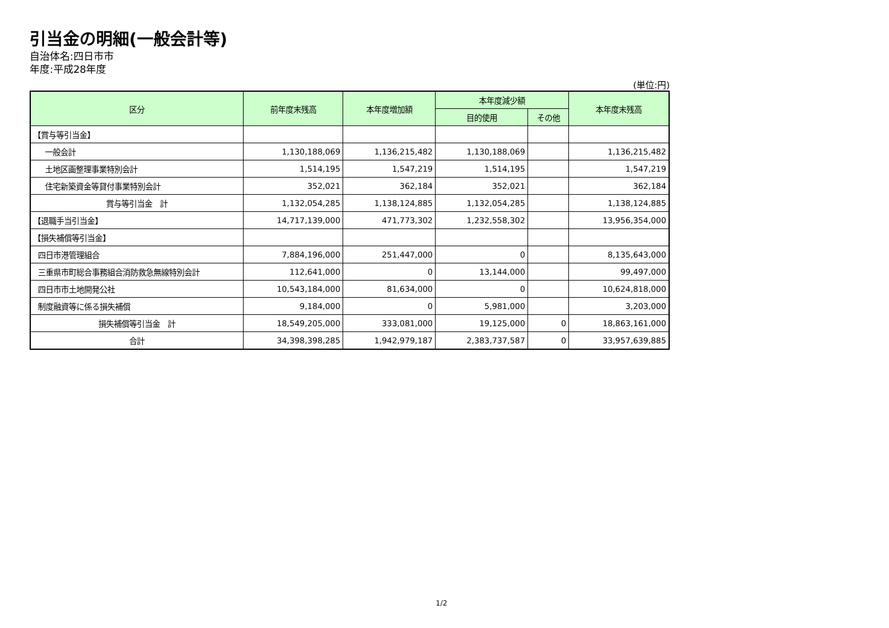引当金の明細(一般会計等)
自治体名:四日市市
年度:平成28年度
(単位:円)
| 区分 | 前年度末残高 | 本年度増加額 | 本年度減少額 | | 本年度末残高 |
| --- | --- | --- | --- | --- | --- |
| | | | 目的使用 | その他 | |
| 【賞与等引当金】 | | | | | |
| 一般会計 | 1,130,188,069 | 1,136,215,482 | 1,130,188,069 | | 1,136,215,482 |
| 土地区画整理事業特別会計 | 1,514,195 | 1,547,219 | 1,514,195 | | 1,547,219 |
| 住宅新築資金等貸付事業特別会計 | 352,021 | 362,184 | 352,021 | | 362,184 |
| 賞与等引当金 計 | 1,132,054,285 | 1,138,124,885 | 1,132,054,285 | | 1,138,124,885 |
| 【退職手当引当金】 | 14,717,139,000 | 471,773,302 | 1,232,558,302 | | 13,956,354,000 |
| 【損失補償等引当金】 | | | | | |
| 四日市港管理組合 | 7,884,196,000 | 251,447,000 | 0 | | 8,135,643,000 |
| 三重県市町総合事務組合消防救急無線特別会計 | 112,641,000 | 0 | 13,144,000 | | 99,497,000 |
| 四日市市土地開発公社 | 10,543,184,000 | 81,634,000 | 0 | | 10,624,818,000 |
| 制度融資等に係る損失補償 | 9,184,000 | 0 | 5,981,000 | | 3,203,000 |
| 損失補償等引当金 計 | 18,549,205,000 | 333,081,000 | 19,125,000 | 0 | 18,863,161,000 |
| 合計 | 34,398,398,285 | 1,942,979,187 | 2,383,737,587 | 0 | 33,957,639,885 |
1/2